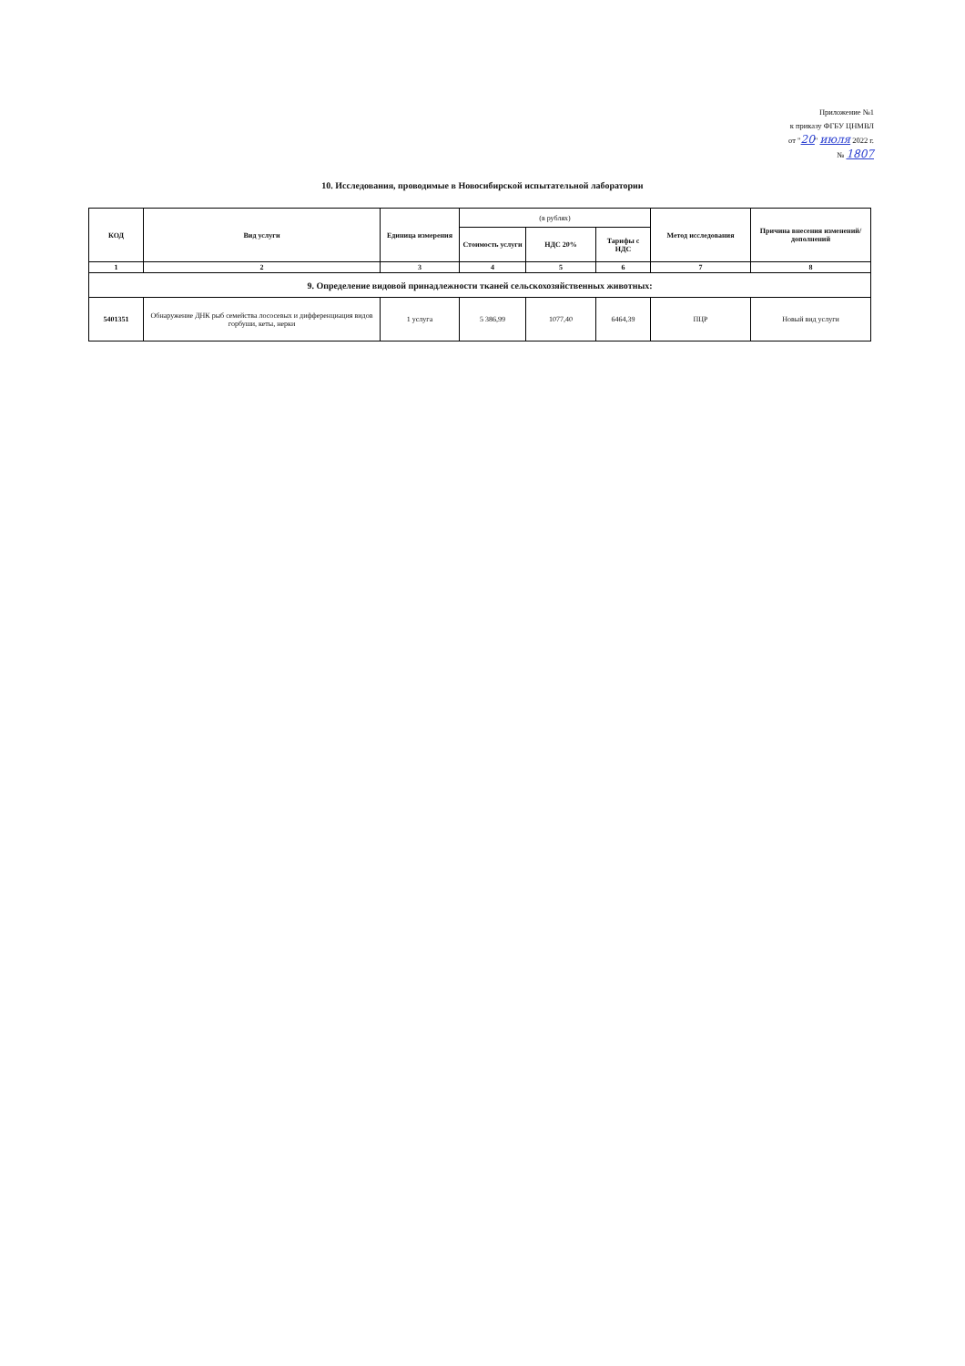Приложение №1
к приказу ФГБУ ЦНМВЛ
от "20" июля 2022 г.
№ 1807
10. Исследования, проводимые в Новосибирской испытательной лаборатории
| КОД | Вид услуги | Единица измерения | (в рублях) | | | Метод исследования | Причина внесения изменений/дополнений |
| | | | Стоимость услуги | НДС 20% | Тарифы с НДС | | |
| 1 | 2 | 3 | 4 | 5 | 6 | 7 | 8 |
| 9. Определение видовой принадлежности тканей сельскохозяйственных животных: | | | | | | | |
| 5401351 | Обнаружение ДНК рыб семейства лососевых и дифференциация видов горбуши, кеты, нерки | 1 услуга | 5 386,99 | 1077,40 | 6464,39 | ПЦР | Новый вид услуги |